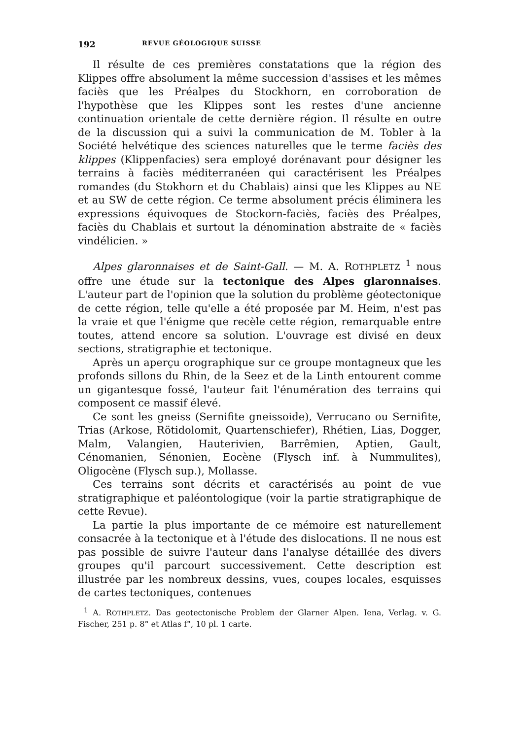192 REVUE GÉOLOGIQUE SUISSE
Il résulte de ces premières constatations que la région des Klippes offre absolument la même succession d'assises et les mêmes faciès que les Préalpes du Stockhorn, en corroboration de l'hypothèse que les Klippes sont les restes d'une ancienne continuation orientale de cette dernière région. Il résulte en outre de la discussion qui a suivi la communication de M. Tobler à la Société helvétique des sciences naturelles que le terme faciès des klippes (Klippenfacies) sera employé dorénavant pour désigner les terrains à faciès méditerranéen qui caractérisent les Préalpes romandes (du Stokhorn et du Chablais) ainsi que les Klippes au NE et au SW de cette région. Ce terme absolument précis éliminera les expressions équivoques de Stockorn-faciès, faciès des Préalpes, faciès du Chablais et surtout la dénomination abstraite de « faciès vindélicien. »
Alpes glaronnaises et de Saint-Gall. — M. A. ROTHPLETZ <sup>1</sup> nous offre une étude sur la tectonique des Alpes glaronnaises. L'auteur part de l'opinion que la solution du problème géotectonique de cette région, telle qu'elle a été proposée par M. Heim, n'est pas la vraie et que l'énigme que recèle cette région, remarquable entre toutes, attend encore sa solution. L'ouvrage est divisé en deux sections, stratigraphie et tectonique.
Après un aperçu orographique sur ce groupe montagneux que les profonds sillons du Rhin, de la Seez et de la Linth entourent comme un gigantesque fossé, l'auteur fait l'énumération des terrains qui composent ce massif élevé.
Ce sont les gneiss (Sernifite gneissoide), Verrucano ou Sernifite, Trias (Arkose, Rötidolomit, Quartenschiefer), Rhétien, Lias, Dogger, Malm, Valangien, Hauterivien, Barrêmien, Aptien, Gault, Cénomanien, Sénonien, Eocène (Flysch inf. à Nummulites), Oligocène (Flysch sup.), Mollasse.
Ces terrains sont décrits et caractérisés au point de vue stratigraphique et paléontologique (voir la partie stratigraphique de cette Revue).
La partie la plus importante de ce mémoire est naturellement consacrée à la tectonique et à l'étude des dislocations. Il ne nous est pas possible de suivre l'auteur dans l'analyse détaillée des divers groupes qu'il parcourt successivement. Cette description est illustrée par les nombreux dessins, vues, coupes locales, esquisses de cartes tectoniques, contenues
<sup>1</sup> A. ROTHPLETZ. Das geotectonische Problem der Glarner Alpen. Iena, Verlag. v. G. Fischer, 251 p. 8° et Atlas f°, 10 pl. 1 carte.